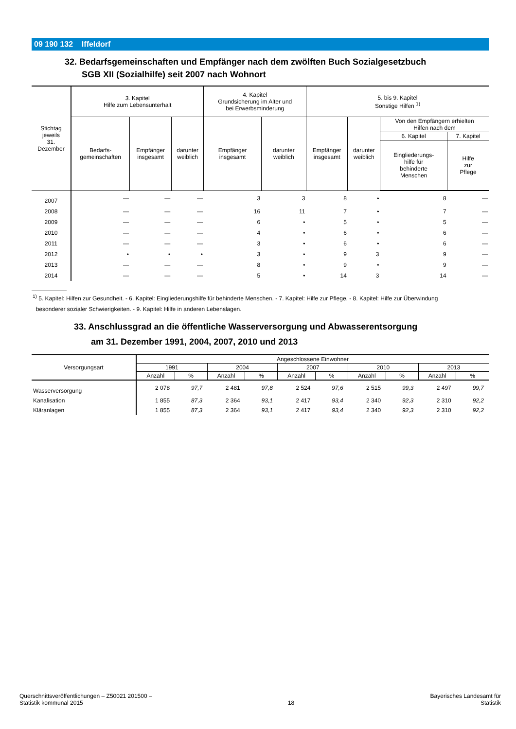09 190 132 Iffeldorf
32. Bedarfsgemeinschaften und Empfänger nach dem zwölften Buch Sozialgesetzbuch
SGB XII (Sozialhilfe) seit 2007 nach Wohnort
| Stichtag jeweils 31. Dezember | 3. Kapitel Hilfe zum Lebensunterhalt | | | 4. Kapitel Grundsicherung im Alter und bei Erwerbsminderung | | 5. bis 9. Kapitel Sonstige Hilfen <sup>1)</sup> | | | |
| --- | --- | --- | --- | --- | --- | --- | --- | --- | --- |
| | Bedarfs- gemeinschaften | Empfänger insgesamt | darunter weiblich | Empfänger insgesamt | darunter weiblich | Empfänger insgesamt | darunter weiblich | Von den Empfängern erhielten Hilfen nach dem | |
| | | | | | | | | 6. Kapitel | 7. Kapitel |
| | | | | | | | | Eingliederungs- hilfe für behinderte Menschen | Hilfe zur Pflege |
| 2007 | — | — | — | 3 | 3 | 8 | • | 8 | — |
| 2008 | — | — | — | 16 | 11 | 7 | • | 7 | — |
| 2009 | — | — | — | 6 | • | 5 | • | 5 | — |
| 2010 | — | — | — | 4 | • | 6 | • | 6 | — |
| 2011 | — | — | — | 3 | • | 6 | • | 6 | — |
| 2012 | • | • | • | 3 | • | 9 | 3 | 9 | — |
| 2013 | — | — | — | 8 | • | 9 | • | 9 | — |
| 2014 | — | — | — | 5 | • | 14 | 3 | 14 | — |
<sup>1)</sup> 5. Kapitel: Hilfen zur Gesundheit. - 6. Kapitel: Eingliederungshilfe für behinderte Menschen. - 7. Kapitel: Hilfe zur Pflege. - 8. Kapitel: Hilfe zur Überwindung
besonderer sozialer Schwierigkeiten. - 9. Kapitel: Hilfe in anderen Lebenslagen.
33. Anschlussgrad an die öffentliche Wasserversorgung und Abwasserentsorgung
am 31. Dezember 1991, 2004, 2007, 2010 und 2013
| Versorgungsart | Angeschlossene Einwohner | | | | | | | | | |
| --- | --- | --- | --- | --- | --- | --- | --- | --- | --- | --- |
| | 1991 | | 2004 | | 2007 | | 2010 | | 2013 | |
| | Anzahl | % | Anzahl | % | Anzahl | % | Anzahl | % | Anzahl | % |
| Wasserversorgung | 2 078 | 97,7 | 2 481 | 97,8 | 2 524 | 97,6 | 2 515 | 99,3 | 2 497 | 99,7 |
| Kanalisation | 1 855 | 87,3 | 2 364 | 93,1 | 2 417 | 93,4 | 2 340 | 92,3 | 2 310 | 92,2 |
| Kläranlagen | 1 855 | 87,3 | 2 364 | 93,1 | 2 417 | 93,4 | 2 340 | 92,3 | 2 310 | 92,2 |
Querschnittsveröffentlichungen – Z50021 201500 –
Statistik kommunal 2015
18
Bayerisches Landesamt für
Statistik